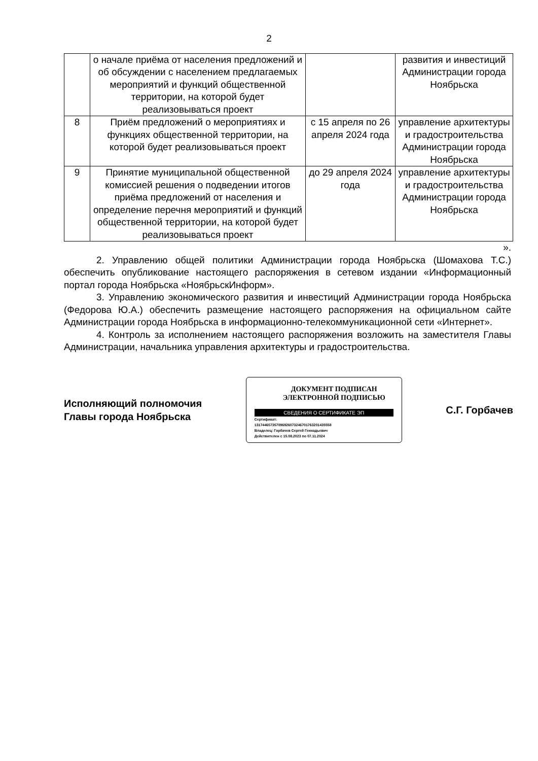2
| | о начале приёма от населения предложений и об обсуждении с населением предлагаемых мероприятий и функций общественной территории, на которой будет реализовываться проект | | развития и инвестиций Администрации города Ноябрьска |
| 8 | Приём предложений о мероприятиях и функциях общественной территории, на которой будет реализовываться проект | с 15 апреля по 26 апреля 2024 года | управление архитектуры и градостроительства Администрации города Ноябрьска |
| 9 | Принятие муниципальной общественной комиссией решения о подведении итогов приёма предложений от населения и определение перечня мероприятий и функций общественной территории, на которой будет реализовываться проект | до 29 апреля 2024 года | управление архитектуры и градостроительства Администрации города Ноябрьска |
».
2. Управлению общей политики Администрации города Ноябрьска (Шомахова Т.С.) обеспечить опубликование настоящего распоряжения в сетевом издании «Информационный портал города Ноябрьска «НоябрьскИнформ».
3. Управлению экономического развития и инвестиций Администрации города Ноябрьска (Федорова Ю.А.) обеспечить размещение настоящего распоряжения на официальном сайте Администрации города Ноябрьска в информационно-телекоммуникационной сети «Интернет».
4. Контроль за исполнением настоящего распоряжения возложить на заместителя Главы Администрации, начальника управления архитектуры и градостроительства.
Исполняющий полномочия
Главы города Ноябрьска
ДОКУМЕНТ ПОДПИСАН
ЭЛЕКТРОННОЙ ПОДПИСЬЮ
СВЕДЕНИЯ О СЕРТИФИКАТЕ ЭП
Сертификат:
131744657357096926073246701763201435558
Владелец: Горбачев Сергей Геннадьевич
Действителен с 15.08.2023 по 07.11.2024
С.Г. Горбачев